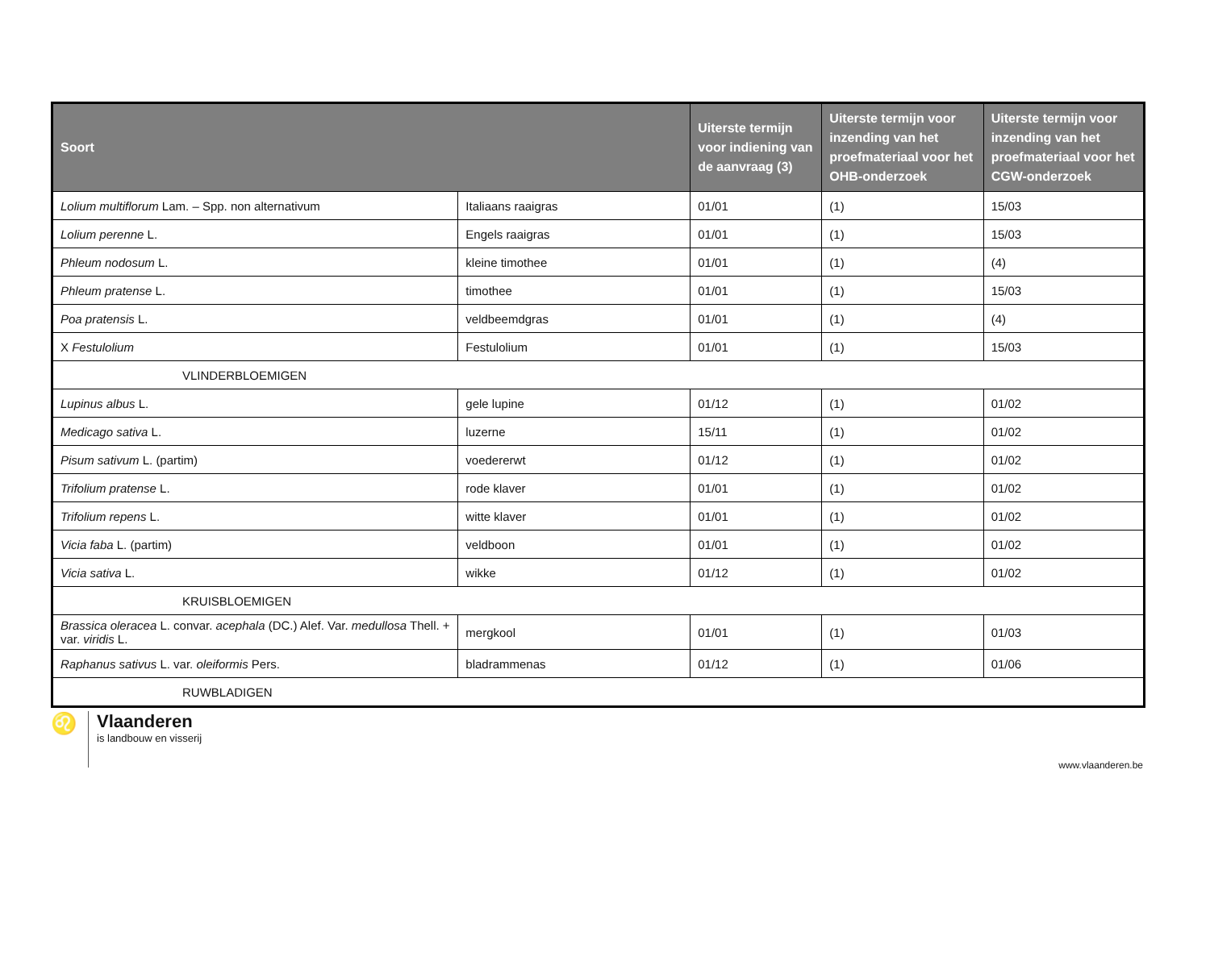| Soort | | Uiterste termijn voor indiening van de aanvraag (3) | Uiterste termijn voor inzending van het proefmateriaal voor het OHB-onderzoek | Uiterste termijn voor inzending van het proefmateriaal voor het CGW-onderzoek |
| --- | --- | --- | --- | --- |
| Lolium multiflorum Lam. – Spp. non alternativum | Italiaans raaigras | 01/01 | (1) | 15/03 |
| Lolium perenne L. | Engels raaigras | 01/01 | (1) | 15/03 |
| Phleum nodosum L. | kleine timothee | 01/01 | (1) | (4) |
| Phleum pratense L. | timothee | 01/01 | (1) | 15/03 |
| Poa pratensis L. | veldbeemdgras | 01/01 | (1) | (4) |
| X Festulolium | Festulolium | 01/01 | (1) | 15/03 |
| VLINDERBLOEMIGEN | | | | |
| Lupinus albus L. | gele lupine | 01/12 | (1) | 01/02 |
| Medicago sativa L. | luzerne | 15/11 | (1) | 01/02 |
| Pisum sativum L. (partim) | voedererwt | 01/12 | (1) | 01/02 |
| Trifolium pratense L. | rode klaver | 01/01 | (1) | 01/02 |
| Trifolium repens L. | witte klaver | 01/01 | (1) | 01/02 |
| Vicia faba L. (partim) | veldboon | 01/01 | (1) | 01/02 |
| Vicia sativa L. | wikke | 01/12 | (1) | 01/02 |
| KRUISBLOEMIGEN | | | | |
| Brassica oleracea L. convar. acephala (DC.) Alef. Var. medullosa Thell. + var. viridis L. | mergkool | 01/01 | (1) | 01/03 |
| Raphanus sativus L. var. oleiformis Pers. | bladrammenas | 01/12 | (1) | 01/06 |
| RUWBLADIGEN | | | | |
♌
Vlaanderen
is landbouw en visserij
www.vlaanderen.be